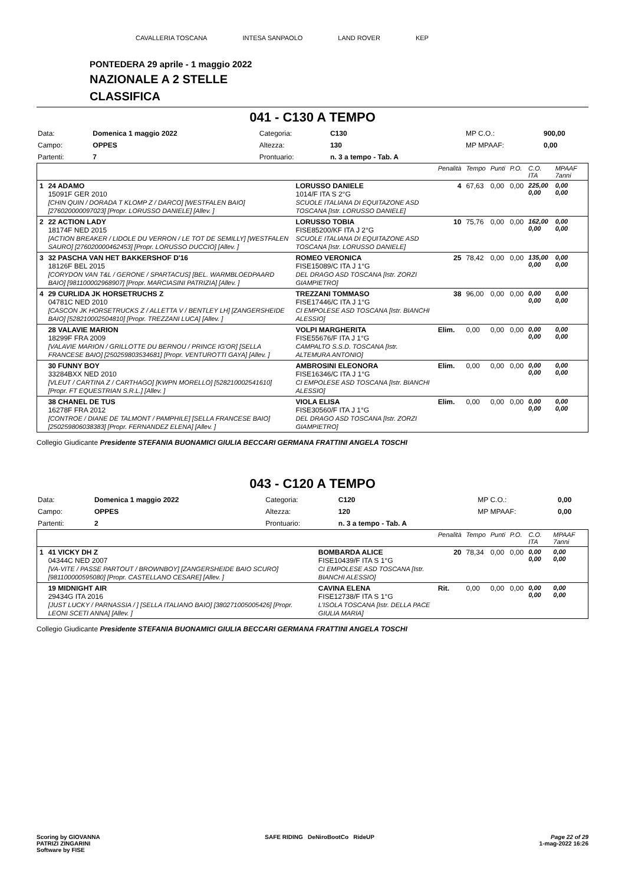CAVALLERIA TOSCANA INTESA SANPAOLO LAND ROVER KEP
PONTEDERA 29 aprile - 1 maggio 2022
NAZIONALE A 2 STELLE
CLASSIFICA
041 - C130 A TEMPO
| Data: | Domenica 1 maggio 2022 | Categoria: | C130 | MP C.O.: | 900,00 |
| Campo: | OPPES | Altezza: | 130 | MP MPAAF: | 0,00 |
| Partenti: | 7 | Prontuario: | n. 3 a tempo - Tab. A | | |
| | | | Penalità | Tempo | Punti | P.O. | C.O. ITA | MPAAF 7anni |
| 1 | 24 ADAMO 15091F GER 2010 [CHIN QUIN / DORADA T KLOMP Z / DARCO] [WESTFALEN BAIO] [276020000097023] [Propr. LORUSSO DANIELE] [Allev. ] | LORUSSO DANIELE 1014/F ITA S 2°G SCUOLE ITALIANA DI EQUITAZONE ASD TOSCANA [Istr. LORUSSO DANIELE] | 4 | 67,63 | 0,00 | 0,00 | 225,00 0,00 | 0,00 0,00 |
| 2 | 22 ACTION LADY 18174F NED 2015 [ACTION BREAKER / LIDOLE DU VERRON / LE TOT DE SEMILLY] [WESTFALEN SAURO] [276020000462453] [Propr. LORUSSO DUCCIO] [Allev. ] | LORUSSO TOBIA FISE85200/KF ITA J 2°G SCUOLE ITALIANA DI EQUITAZONE ASD TOSCANA [Istr. LORUSSO DANIELE] | 10 | 75,76 | 0,00 | 0,00 | 162,00 0,00 | 0,00 0,00 |
| 3 | 32 PASCHA VAN HET BAKKERSHOF D'16 18126F BEL 2015 [CORYDON VAN T&L / GERONE / SPARTACUS] [BEL. WARMBLOEDPAARD BAIO] [981100002968907] [Propr. MARCIASINI PATRIZIA] [Allev. ] | ROMEO VERONICA FISE15089/C ITA J 1°G DEL DRAGO ASD TOSCANA [Istr. ZORZI GIAMPIETRO] | 25 | 78,42 | 0,00 | 0,00 | 135,00 0,00 | 0,00 0,00 |
| 4 | 29 CURLIDA JK HORSETRUCHS Z 04781C NED 2010 [CASCON JK HORSETRUCKS Z / ALLETTA V / BENTLEY LH] [ZANGERSHEIDE BAIO] [528210002504810] [Propr. TREZZANI LUCA] [Allev. ] | TREZZANI TOMMASO FISE17446/C ITA J 1°G CI EMPOLESE ASD TOSCANA [Istr. BIANCHI ALESSIO] | 38 | 96,00 | 0,00 | 0,00 | 0,00 0,00 | 0,00 0,00 |
| | 28 VALAVIE MARION 18299F FRA 2009 [VALAVIE MARION / GRILLOTTE DU BERNOU / PRINCE IG'OR] [SELLA FRANCESE BAIO] [250259803534681] [Propr. VENTUROTTI GAYA] [Allev. ] | VOLPI MARGHERITA FISE55676/F ITA J 1°G CAMPALTO S.S.D. TOSCANA [Istr. ALTEMURA ANTONIO] | Elim. | 0,00 | 0,00 | 0,00 | 0,00 0,00 | 0,00 0,00 |
| | 30 FUNNY BOY 33284BXX NED 2010 [VLEUT / CARTINA Z / CARTHAGO] [KWPN MORELLO] [528210002541610] [Propr. FT EQUESTRIAN S.R.L.] [Allev. ] | AMBROSINI ELEONORA FISE16346/C ITA J 1°G CI EMPOLESE ASD TOSCANA [Istr. BIANCHI ALESSIO] | Elim. | 0,00 | 0,00 | 0,00 | 0,00 0,00 | 0,00 0,00 |
| | 38 CHANEL DE TUS 16278F FRA 2012 [CONTROE / DIANE DE TALMONT / PAMPHILE] [SELLA FRANCESE BAIO] [250259806038383] [Propr. FERNANDEZ ELENA] [Allev. ] | VIOLA ELISA FISE30560/F ITA J 1°G DEL DRAGO ASD TOSCANA [Istr. ZORZI GIAMPIETRO] | Elim. | 0,00 | 0,00 | 0,00 | 0,00 0,00 | 0,00 0,00 |
Collegio Giudicante Presidente STEFANIA BUONAMICI GIULIA BECCARI GERMANA FRATTINI ANGELA TOSCHI
043 - C120 A TEMPO
| Data: | Domenica 1 maggio 2022 | Categoria: | C120 | MP C.O.: | 0,00 |
| Campo: | OPPES | Altezza: | 120 | MP MPAAF: | 0,00 |
| Partenti: | 2 | Prontuario: | n. 3 a tempo - Tab. A | | |
| | | | Penalità | Tempo | Punti | P.O. | C.O. ITA | MPAAF 7anni |
| 1 | 41 VICKY DH Z 04344C NED 2007 [VA-VITE / PASSE PARTOUT / BROWNBOY] [ZANGERSHEIDE BAIO SCURO] [981100000595080] [Propr. CASTELLANO CESARE] [Allev. ] | BOMBARDA ALICE FISE10439/F ITA S 1°G CI EMPOLESE ASD TOSCANA [Istr. BIANCHI ALESSIO] | 20 | 78,34 | 0,00 | 0,00 | 0,00 0,00 | 0,00 0,00 |
| | 19 MIDNIGHT AIR 29434G ITA 2016 [JUST LUCKY / PARNASSIA / ] [SELLA ITALIANO BAIO] [380271005005426] [Propr. LEONI SCETI ANNA] [Allev. ] | CAVINA ELENA FISE12738/F ITA S 1°G L'ISOLA TOSCANA [Istr. DELLA PACE GIULIA MARIA] | Rit. | 0,00 | 0,00 | 0,00 | 0,00 0,00 | 0,00 0,00 |
Collegio Giudicante Presidente STEFANIA BUONAMICI GIULIA BECCARI GERMANA FRATTINI ANGELA TOSCHI
Scoring by GIOVANNA
PATRIZI ZINGARINI
Software by FISE
SAFE RIDING DeNiroBootCo RideUP
Page 22 of 29
1-mag-2022 16:26